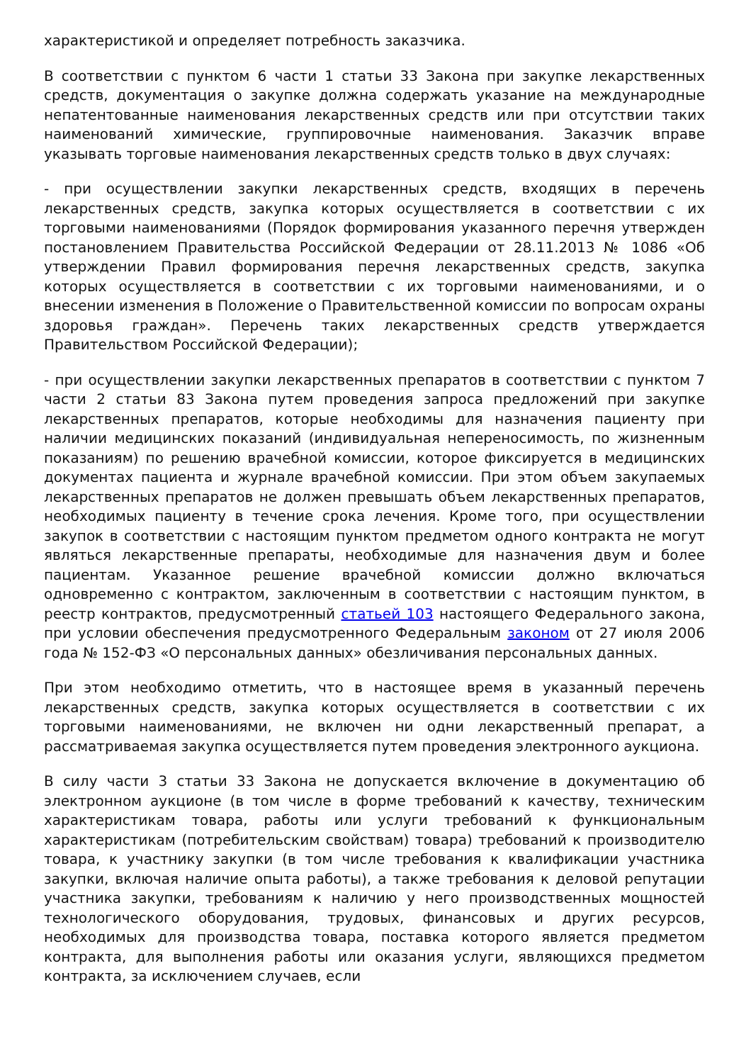характеристикой и определяет потребность заказчика.
В соответствии с пунктом 6 части 1 статьи 33 Закона при закупке лекарственных средств, документация о закупке должна содержать указание на международные непатентованные наименования лекарственных средств или при отсутствии таких наименований химические, группировочные наименования. Заказчик вправе указывать торговые наименования лекарственных средств только в двух случаях:
- при осуществлении закупки лекарственных средств, входящих в перечень лекарственных средств, закупка которых осуществляется в соответствии с их торговыми наименованиями (Порядок формирования указанного перечня утвержден постановлением Правительства Российской Федерации от 28.11.2013 № 1086 «Об утверждении Правил формирования перечня лекарственных средств, закупка которых осуществляется в соответствии с их торговыми наименованиями, и о внесении изменения в Положение о Правительственной комиссии по вопросам охраны здоровья граждан». Перечень таких лекарственных средств утверждается Правительством Российской Федерации);
- при осуществлении закупки лекарственных препаратов в соответствии с пунктом 7 части 2 статьи 83 Закона путем проведения запроса предложений при закупке лекарственных препаратов, которые необходимы для назначения пациенту при наличии медицинских показаний (индивидуальная непереносимость, по жизненным показаниям) по решению врачебной комиссии, которое фиксируется в медицинских документах пациента и журнале врачебной комиссии. При этом объем закупаемых лекарственных препаратов не должен превышать объем лекарственных препаратов, необходимых пациенту в течение срока лечения. Кроме того, при осуществлении закупок в соответствии с настоящим пунктом предметом одного контракта не могут являться лекарственные препараты, необходимые для назначения двум и более пациентам. Указанное решение врачебной комиссии должно включаться одновременно с контрактом, заключенным в соответствии с настоящим пунктом, в реестр контрактов, предусмотренный статьей 103 настоящего Федерального закона, при условии обеспечения предусмотренного Федеральным законом от 27 июля 2006 года № 152-ФЗ «О персональных данных» обезличивания персональных данных.
При этом необходимо отметить, что в настоящее время в указанный перечень лекарственных средств, закупка которых осуществляется в соответствии с их торговыми наименованиями, не включен ни одни лекарственный препарат, а рассматриваемая закупка осуществляется путем проведения электронного аукциона.
В силу части 3 статьи 33 Закона не допускается включение в документацию об электронном аукционе (в том числе в форме требований к качеству, техническим характеристикам товара, работы или услуги требований к функциональным характеристикам (потребительским свойствам) товара) требований к производителю товара, к участнику закупки (в том числе требования к квалификации участника закупки, включая наличие опыта работы), а также требования к деловой репутации участника закупки, требованиям к наличию у него производственных мощностей технологического оборудования, трудовых, финансовых и других ресурсов, необходимых для производства товара, поставка которого является предметом контракта, для выполнения работы или оказания услуги, являющихся предметом контракта, за исключением случаев, если